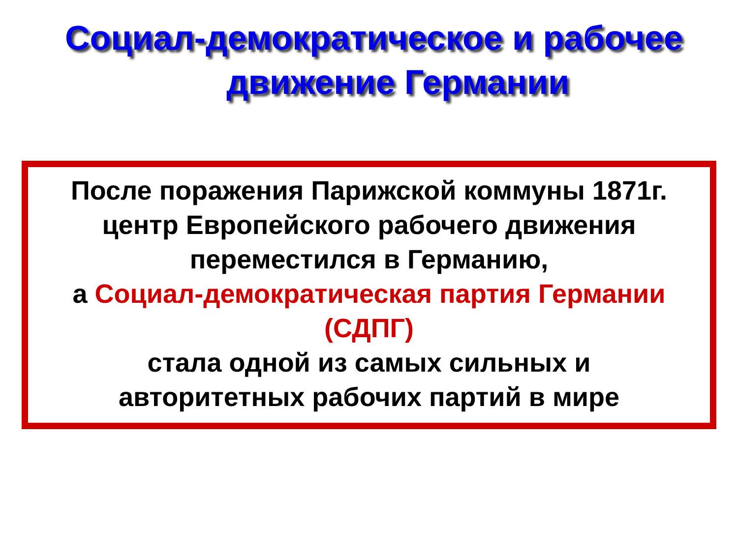Социал-демократическое и рабочее
движение Германии
После поражения Парижской коммуны 1871г.
центр Европейского рабочего движения
переместился в Германию,
а Социал-демократическая партия Германии
(СДПГ)
стала одной из самых сильных и
авторитетных рабочих партий в мире